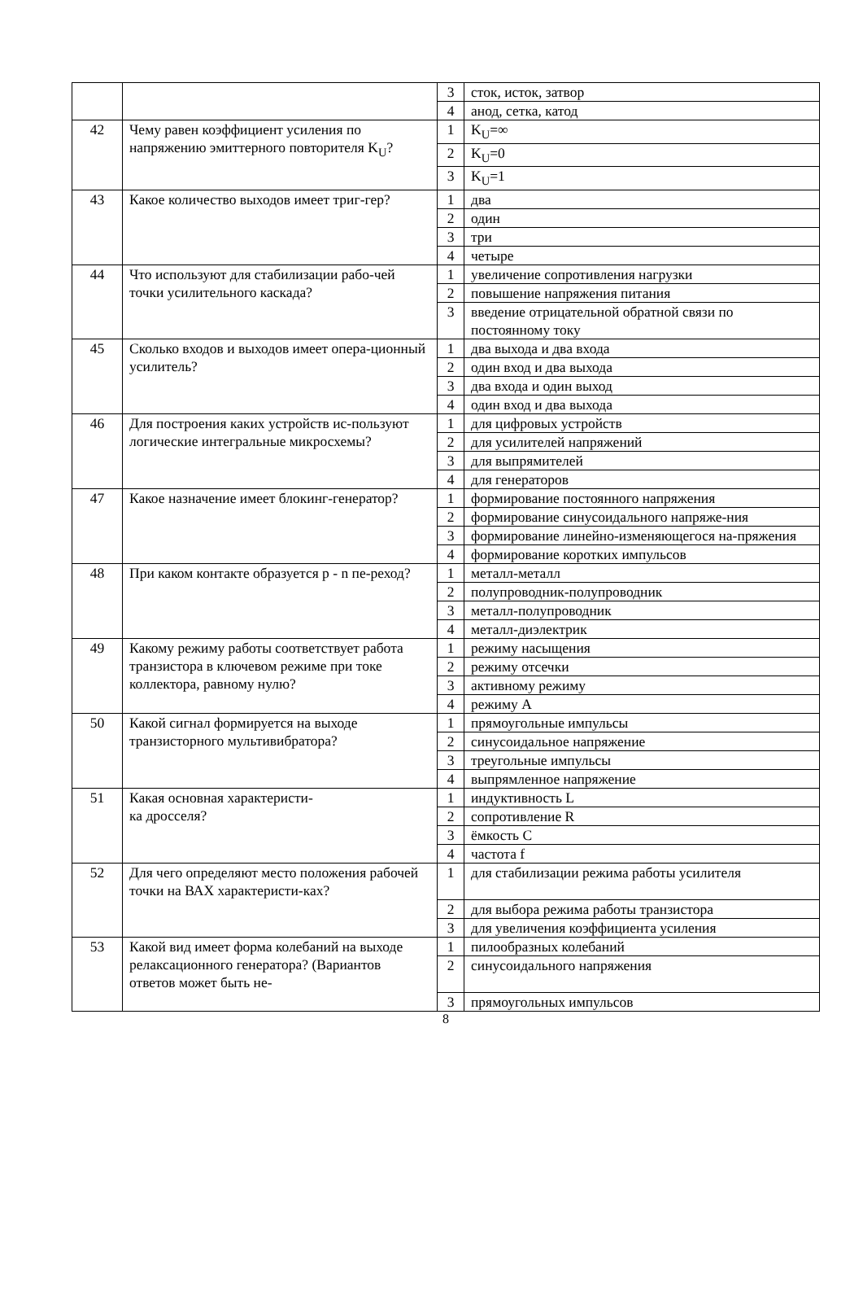| | | 3 | сток, исток, затвор |
| | | 4 | анод, сетка, катод |
| 42 | Чему равен коэффициент усиления по напряжению эмиттерного повторителя K<sub>U</sub>? | 1 | K<sub>U</sub>=∞ |
| | | 2 | K<sub>U</sub>=0 |
| | | 3 | K<sub>U</sub>=1 |
| 43 | Какое количество выходов имеет триг-гер? | 1 | два |
| | | 2 | один |
| | | 3 | три |
| | | 4 | четыре |
| 44 | Что используют для стабилизации рабо-чей точки усилительного каскада? | 1 | увеличение сопротивления нагрузки |
| | | 2 | повышение напряжения питания |
| | | 3 | введение отрицательной обратной связи по постоянному току |
| 45 | Сколько входов и выходов имеет опера-ционный усилитель? | 1 | два выхода и два входа |
| | | 2 | один вход и два выхода |
| | | 3 | два входа и один выход |
| | | 4 | один вход и два выхода |
| 46 | Для построения каких устройств ис-пользуют логические интегральные микросхемы? | 1 | для цифровых устройств |
| | | 2 | для усилителей напряжений |
| | | 3 | для выпрямителей |
| | | 4 | для генераторов |
| 47 | Какое назначение имеет блокинг-генератор? | 1 | формирование постоянного напряжения |
| | | 2 | формирование синусоидального напряже-ния |
| | | 3 | формирование линейно-изменяющегося на-пряжения |
| | | 4 | формирование коротких импульсов |
| 48 | При каком контакте образуется p - n пе-реход? | 1 | металл-металл |
| | | 2 | полупроводник-полупроводник |
| | | 3 | металл-полупроводник |
| | | 4 | металл-диэлектрик |
| 49 | Какому режиму работы соответствует работа транзистора в ключевом режиме при токе коллектора, равному нулю? | 1 | режиму насыщения |
| | | 2 | режиму отсечки |
| | | 3 | активному режиму |
| | | 4 | режиму А |
| 50 | Какой сигнал формируется на выходе транзисторного мультивибратора? | 1 | прямоугольные импульсы |
| | | 2 | синусоидальное напряжение |
| | | 3 | треугольные импульсы |
| | | 4 | выпрямленное напряжение |
| 51 | Какая основная характеристи- ка дросселя? | 1 | индуктивность L |
| | | 2 | сопротивление R |
| | | 3 | ёмкость C |
| | | 4 | частота f |
| 52 | Для чего определяют место положения рабочей точки на ВАХ характеристи-ках? | 1 | для стабилизации режима работы усилителя |
| | | 2 | для выбора режима работы транзистора |
| | | 3 | для увеличения коэффициента усиления |
| 53 | Какой вид имеет форма колебаний на выходе релаксационного генератора? (Вариантов ответов может быть не- | 1 | пилообразных колебаний |
| | | 2 | синусоидального напряжения |
| | | 3 | прямоугольных импульсов |
8